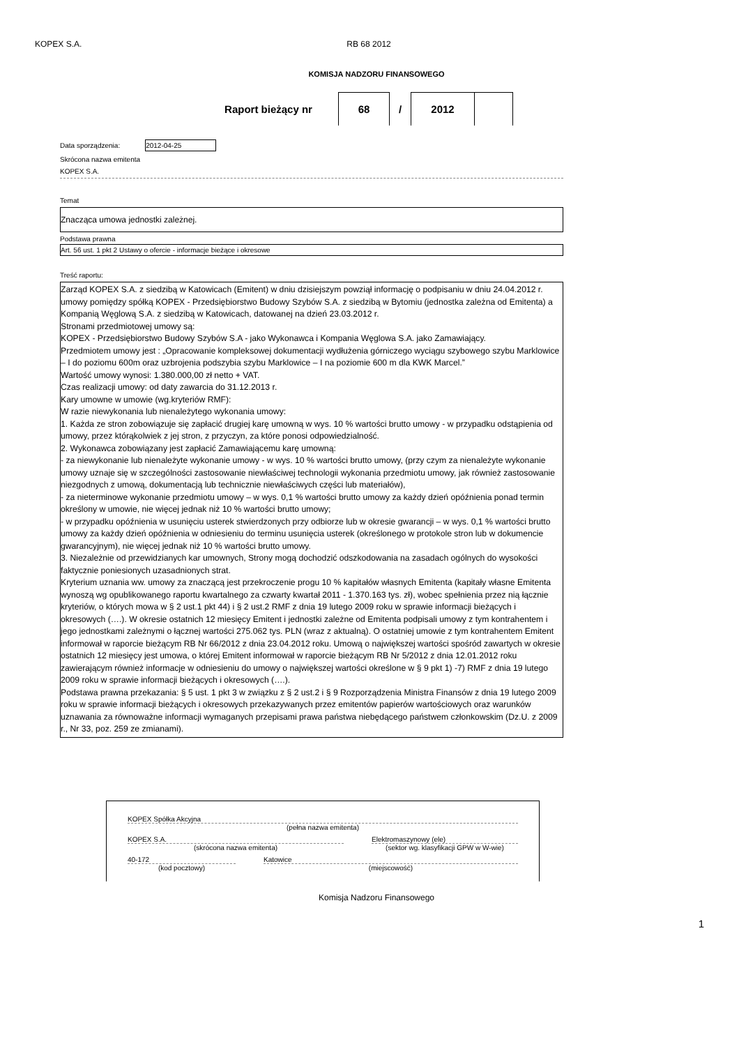KOPEX S.A. RB 68 2012
KOMISJA NADZORU FINANSOWEGO
Raport bieżący nr 68 / 2012
Data sporządzenia: 2012-04-25
Skrócona nazwa emitenta
KOPEX S.A.
Temat
Znacząca umowa jednostki zależnej.
Podstawa prawna
Art. 56 ust. 1 pkt 2 Ustawy o ofercie - informacje bieżące i okresowe
Treść raportu:
Zarząd KOPEX S.A. z siedzibą w Katowicach (Emitent) w dniu dzisiejszym powziął informację o podpisaniu w dniu 24.04.2012 r. umowy pomiędzy spółką KOPEX - Przedsiębiorstwo Budowy Szybów S.A. z siedzibą w Bytomiu (jednostka zależna od Emitenta) a Kompanią Węglową S.A. z siedzibą w Katowicach, datowanej na dzień 23.03.2012 r.
Stronami przedmiotowej umowy są:
KOPEX - Przedsiębiorstwo Budowy Szybów S.A - jako Wykonawca i Kompania Węglowa S.A. jako Zamawiający.
Przedmiotem umowy jest : „Opracowanie kompleksowej dokumentacji wydłużenia górniczego wyciągu szybowego szybu Marklowice – I do poziomu 600m oraz uzbrojenia podszybia szybu Marklowice – I na poziomie 600 m dla KWK Marcel.”
Wartość umowy wynosi: 1.380.000,00 zł netto + VAT.
Czas realizacji umowy: od daty zawarcia do 31.12.2013 r.
Kary umowne w umowie (wg.kryteriów RMF):
W razie niewykonania lub nienależytego wykonania umowy:
1. Każda ze stron zobowiązuje się zapłacić drugiej karę umowną w wys. 10 % wartości brutto umowy - w przypadku odstąpienia od umowy, przez którąkolwiek z jej stron, z przyczyn, za które ponosi odpowiedzialność.
2. Wykonawca zobowiązany jest zapłacić Zamawiającemu karę umowną:
- za niewykonanie lub nienależyte wykonanie umowy - w wys. 10 % wartości brutto umowy, (przy czym za nienależyte wykonanie umowy uznaje się w szczególności zastosowanie niewłaściwej technologii wykonania przedmiotu umowy, jak również zastosowanie niezgodnych z umową, dokumentacją lub technicznie niewłaściwych części lub materiałów),
- za nieterminowe wykonanie przedmiotu umowy – w wys. 0,1 % wartości brutto umowy za każdy dzień opóźnienia ponad termin określony w umowie, nie więcej jednak niż 10 % wartości brutto umowy;
- w przypadku opóźnienia w usunięciu usterek stwierdzonych przy odbiorze lub w okresie gwarancji – w wys. 0,1 % wartości brutto umowy za każdy dzień opóźnienia w odniesieniu do terminu usunięcia usterek (określonego w protokole stron lub w dokumencie gwarancyjnym), nie więcej jednak niż 10 % wartości brutto umowy.
3. Niezależnie od przewidzianych kar umownych, Strony mogą dochodzić odszkodowania na zasadach ogólnych do wysokości faktycznie poniesionych uzasadnionych strat.
Kryterium uznania ww. umowy za znaczącą jest przekroczenie progu 10 % kapitałów własnych Emitenta (kapitały własne Emitenta wynoszą wg opublikowanego raportu kwartalnego za czwarty kwartał 2011 - 1.370.163 tys. zł), wobec spełnienia przez nią łącznie kryteriów, o których mowa w § 2 ust.1 pkt 44) i § 2 ust.2 RMF z dnia 19 lutego 2009 roku w sprawie informacji bieżących i okresowych (….). W okresie ostatnich 12 miesięcy Emitent i jednostki zależne od Emitenta podpisali umowy z tym kontrahentem i jego jednostkami zależnymi o łącznej wartości 275.062 tys. PLN (wraz z aktualną). O ostatniej umowie z tym kontrahentem Emitent informował w raporcie bieżącym RB Nr 66/2012 z dnia 23.04.2012 roku. Umową o największej wartości spośród zawartych w okresie ostatnich 12 miesięcy jest umowa, o której Emitent informował w raporcie bieżącym RB Nr 5/2012 z dnia 12.01.2012 roku zawierającym również informacje w odniesieniu do umowy o największej wartości określone w § 9 pkt 1) -7) RMF z dnia 19 lutego 2009 roku w sprawie informacji bieżących i okresowych (….).
Podstawa prawna przekazania: § 5 ust. 1 pkt 3 w związku z § 2 ust.2 i § 9 Rozporządzenia Ministra Finansów z dnia 19 lutego 2009 roku w sprawie informacji bieżących i okresowych przekazywanych przez emitentów papierów wartościowych oraz warunków uznawania za równoważne informacji wymaganych przepisami prawa państwa niebędącego państwem członkowskim (Dz.U. z 2009 r., Nr 33, poz. 259 ze zmianami).
KOPEX Spółka Akcyjna
(pełna nazwa emitenta)
KOPEX S.A.
(skrócona nazwa emitenta)
Elektromaszynowy (ele)
(sektor wg. klasyfikacji GPW w W-wie)
40-172
(kod pocztowy)
Katowice
(miejscowość)
Komisja Nadzoru Finansowego
1